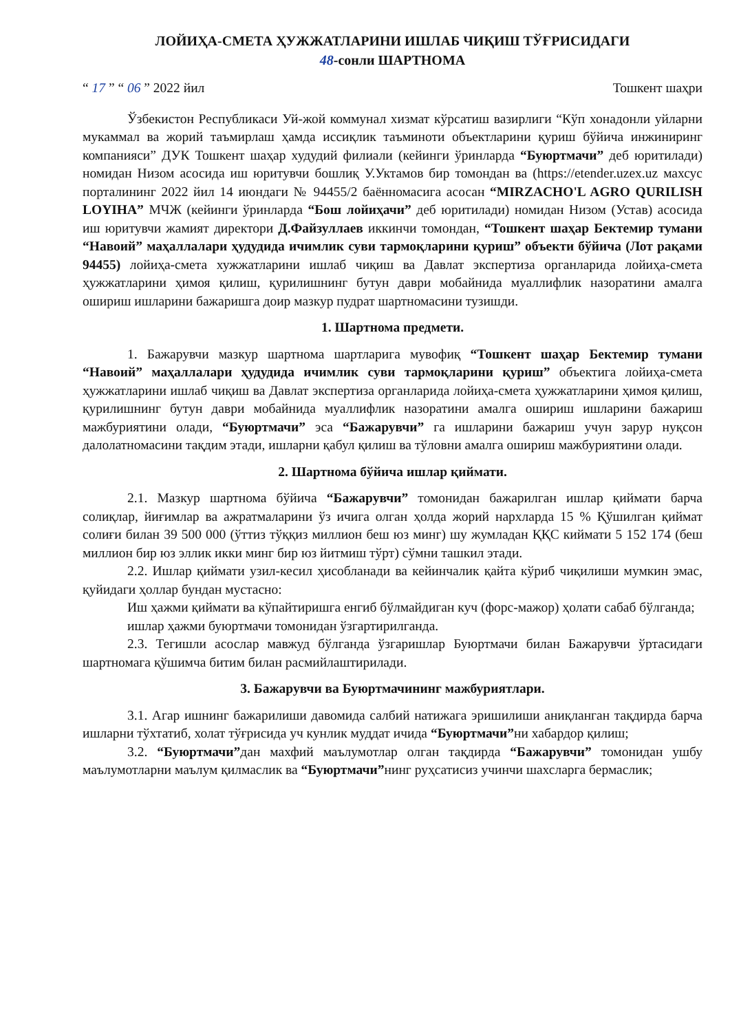ЛОЙИҲА-СМЕТА ҲУЖЖАТЛАРИНИ ИШЛАБ ЧИҚИШ ТЎҒРИСИДАГИ
48-сонли ШАРТНОМА
“ 17 ” “ 06 ” 2022 йил Тошкент шаҳри
Ўзбекистон Республикаси Уй-жой коммунал хизмат кўрсатиш вазирлиги “Кўп хонадонли уйларни мукаммал ва жорий таъмирлаш ҳамда иссиқлик таъминоти объектларини қуриш бўйича инжиниринг компанияси” ДУК Тошкент шаҳар худудий филиали (кейинги ўринларда “Буюртмачи” деб юритилади) номидан Низом асосида иш юритувчи бошлиқ У.Уктамов бир томондан ва (https://etender.uzex.uz махсус порталининг 2022 йил 14 июндаги № 94455/2 баённомасига асосан “MIRZACHO'L AGRO QURILISH LOYIHA” МЧЖ (кейинги ўринларда “Бош лойиҳачи” деб юритилади) номидан Низом (Устав) асосида иш юритувчи жамият директори Д.Файзуллаев иккинчи томондан, “Тошкент шаҳар Бектемир тумани “Навоий” маҳаллалари ҳудудида ичимлик суви тармоқларини қуриш” объекти бўйича (Лот рақами 94455) лойиҳа-смета хужжатларини ишлаб чиқиш ва Давлат экспертиза органларида лойиҳа-смета ҳужжатларини ҳимоя қилиш, қурилишнинг бутун даври мобайнида муаллифлик назоратини амалга ошириш ишларини бажаришга доир мазкур пудрат шартномасини тузишди.
1. Шартнома предмети.
1. Бажарувчи мазкур шартнома шартларига мувофиқ “Тошкент шаҳар Бектемир тумани “Навоий” маҳаллалари ҳудудида ичимлик суви тармоқларини қуриш” объектига лойиҳа-смета ҳужжатларини ишлаб чиқиш ва Давлат экспертиза органларида лойиҳа-смета ҳужжатларини ҳимоя қилиш, қурилишнинг бутун даври мобайнида муаллифлик назоратини амалга ошириш ишларини бажариш мажбуриятини олади, “Буюртмачи” эса “Бажарувчи” га ишларини бажариш учун зарур нуқсон далолатномасини тақдим этади, ишларни қабул қилиш ва тўловни амалга ошириш мажбуриятини олади.
2. Шартнома бўйича ишлар қиймати.
2.1. Мазкур шартнома бўйича “Бажарувчи” томонидан бажарилган ишлар қиймати барча солиқлар, йиғимлар ва ажратмаларини ўз ичига олган ҳолда жорий нархларда 15 % Қўшилган қиймат солиғи билан 39 500 000 (ўттиз тўққиз миллион беш юз минг) шу жумладан ҚҚС киймати 5 152 174 (беш миллион бир юз эллик икки минг бир юз йитмиш тўрт) сўмни ташкил этади.
2.2. Ишлар қиймати узил-кесил ҳисобланади ва кейинчалик қайта кўриб чиқилиши мумкин эмас, қуйидаги ҳоллар бундан мустасно:
Иш ҳажми қиймати ва кўпайтиришга енгиб бўлмайдиган куч (форс-мажор) ҳолати сабаб бўлганда;
ишлар ҳажми буюртмачи томонидан ўзгартирилганда.
2.3. Тегишли асослар мавжуд бўлганда ўзгаришлар Буюртмачи билан Бажарувчи ўртасидаги шартномага қўшимча битим билан расмийлаштирилади.
3. Бажарувчи ва Буюртмачининг мажбуриятлари.
3.1. Агар ишнинг бажарилиши давомида салбий натижага эришилиши аниқланган тақдирда барча ишларни тўхтатиб, холат тўғрисида уч кунлик муддат ичида “Буюртмачи”ни хабардор қилиш;
3.2. “Буюртмачи”дан махфий маълумотлар олган тақдирда “Бажарувчи” томонидан ушбу маълумотларни маълум қилмаслик ва “Буюртмачи”нинг руҳсатисиз учинчи шахсларга бермаслик;